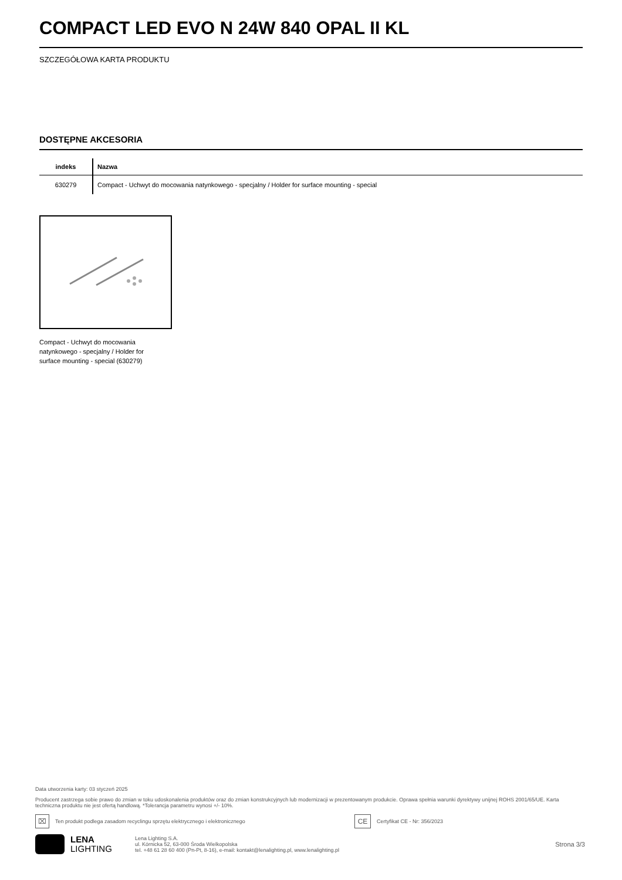COMPACT LED EVO N 24W 840 OPAL II KL
SZCZEGÓŁOWA KARTA PRODUKTU
DOSTĘPNE AKCESORIA
| indeks | Nazwa |
| --- | --- |
| 630279 | Compact - Uchwyt do mocowania natynkowego - specjalny / Holder for surface mounting - special |
Compact - Uchwyt do mocowania natynkowego - specjalny / Holder for surface mounting - special (630279)
Data utworzenia karty: 03 styczeń 2025
Producent zastrzega sobie prawo do zmian w toku udoskonalenia produktów oraz do zmian konstrukcyjnych lub modernizacji w prezentowanym produkcie. Oprawa spełnia warunki dyrektywy unijnej ROHS 2001/65/UE. Karta techniczna produktu nie jest ofertą handlową. *Tolerancja parametru wynosi +/- 10%.
⌧
Ten produkt podlega zasadom recyclingu sprzętu elektrycznego i elektronicznego
CE
Certyfikat CE - Nr: 356/2023
LENA
LIGHTING
Lena Lighting S.A.
ul. Kórnicka 52, 63-000 Środa Wielkopolska
tel. +48 61 28 60 400 (Pn-Pt, 8-16), e-mail: kontakt@lenalighting.pl, www.lenalighting.pl
Strona 3/3